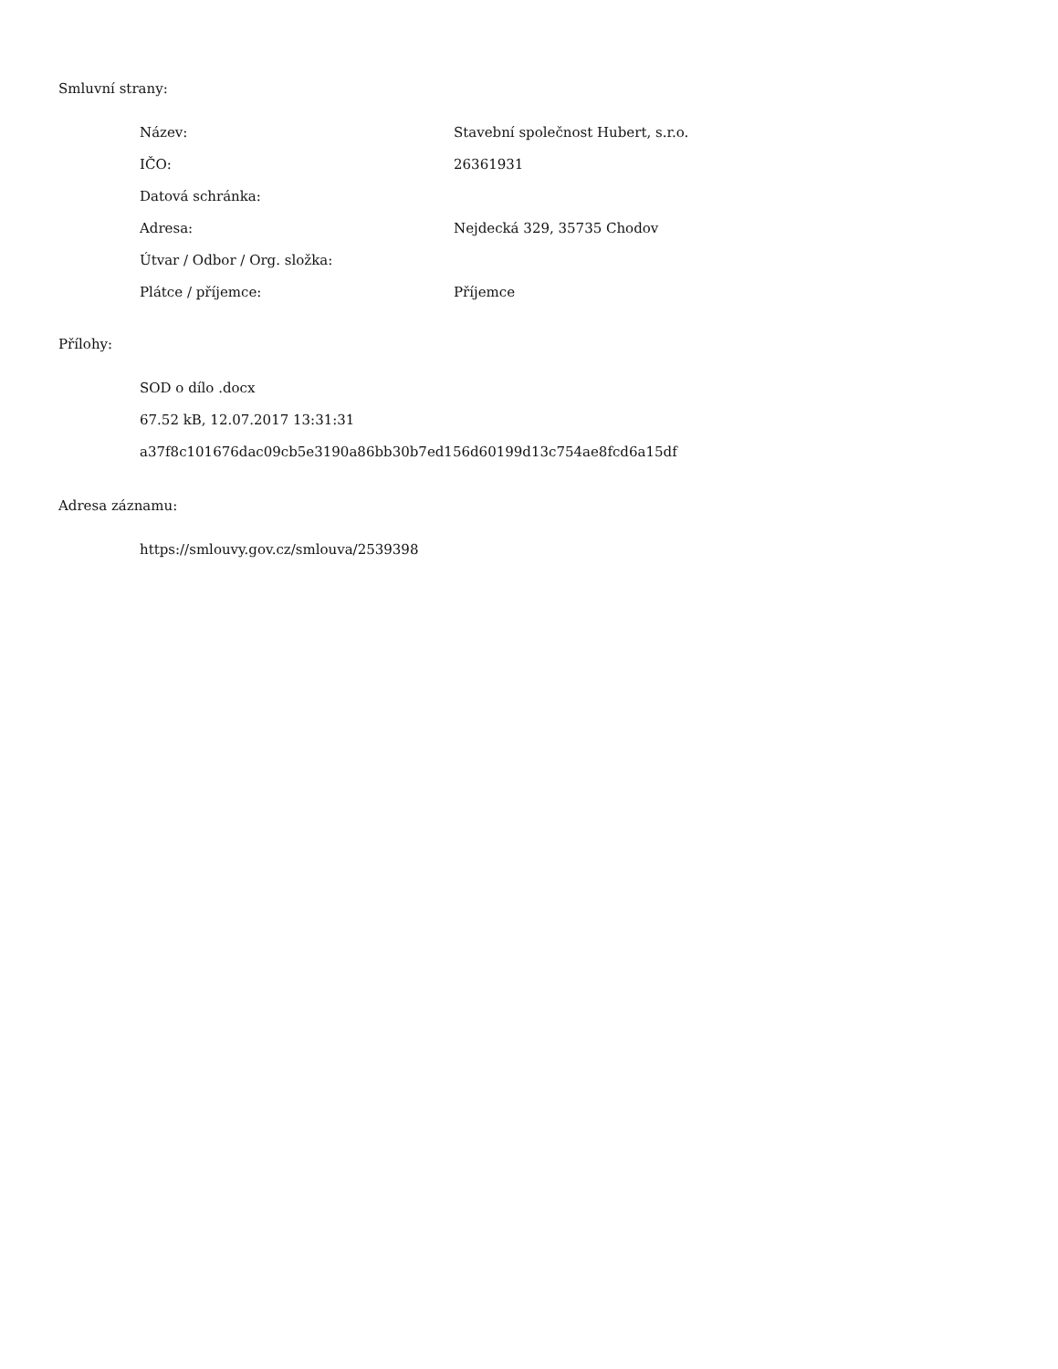Smluvní strany:
| Název: | Stavební společnost Hubert, s.r.o. |
| IČO: | 26361931 |
| Datová schránka: | |
| Adresa: | Nejdecká 329, 35735 Chodov |
| Útvar / Odbor / Org. složka: | |
| Plátce / příjemce: | Příjemce |
Přílohy:
SOD o dílo .docx
67.52 kB, 12.07.2017 13:31:31
a37f8c101676dac09cb5e3190a86bb30b7ed156d60199d13c754ae8fcd6a15df
Adresa záznamu:
https://smlouvy.gov.cz/smlouva/2539398